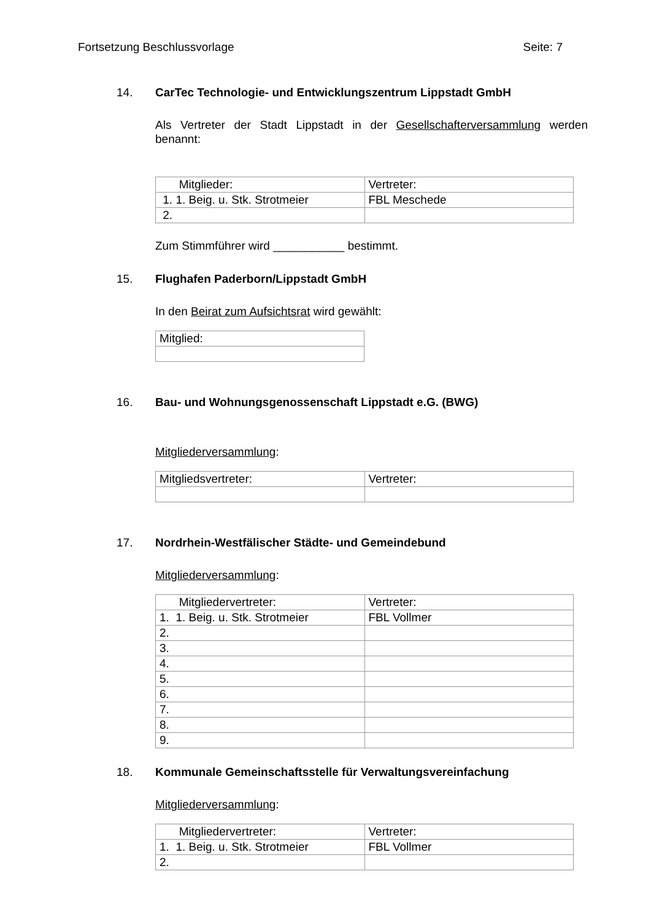Fortsetzung Beschlussvorlage Seite: 7
14. CarTec Technologie- und Entwicklungszentrum Lippstadt GmbH
Als Vertreter der Stadt Lippstadt in der Gesellschafterversammlung werden benannt:
| Mitglieder: | Vertreter: |
| 1. 1. Beig. u. Stk. Strotmeier | FBL Meschede |
| 2. | |
Zum Stimmführer wird ___________ bestimmt.
15. Flughafen Paderborn/Lippstadt GmbH
In den Beirat zum Aufsichtsrat wird gewählt:
| Mitglied: |
16. Bau- und Wohnungsgenossenschaft Lippstadt e.G. (BWG)
Mitgliederversammlung:
| Mitgliedsvertreter: | Vertreter: |
17. Nordrhein-Westfälischer Städte- und Gemeindebund
Mitgliederversammlung:
| Mitgliedervertreter: | Vertreter: |
| 1. 1. Beig. u. Stk. Strotmeier | FBL Vollmer |
| 2. | |
| 3. | |
| 4. | |
| 5. | |
| 6. | |
| 7. | |
| 8. | |
| 9. | |
18. Kommunale Gemeinschaftsstelle für Verwaltungsvereinfachung
Mitgliederversammlung:
| Mitgliedervertreter: | Vertreter: |
| 1. 1. Beig. u. Stk. Strotmeier | FBL Vollmer |
| 2. | |